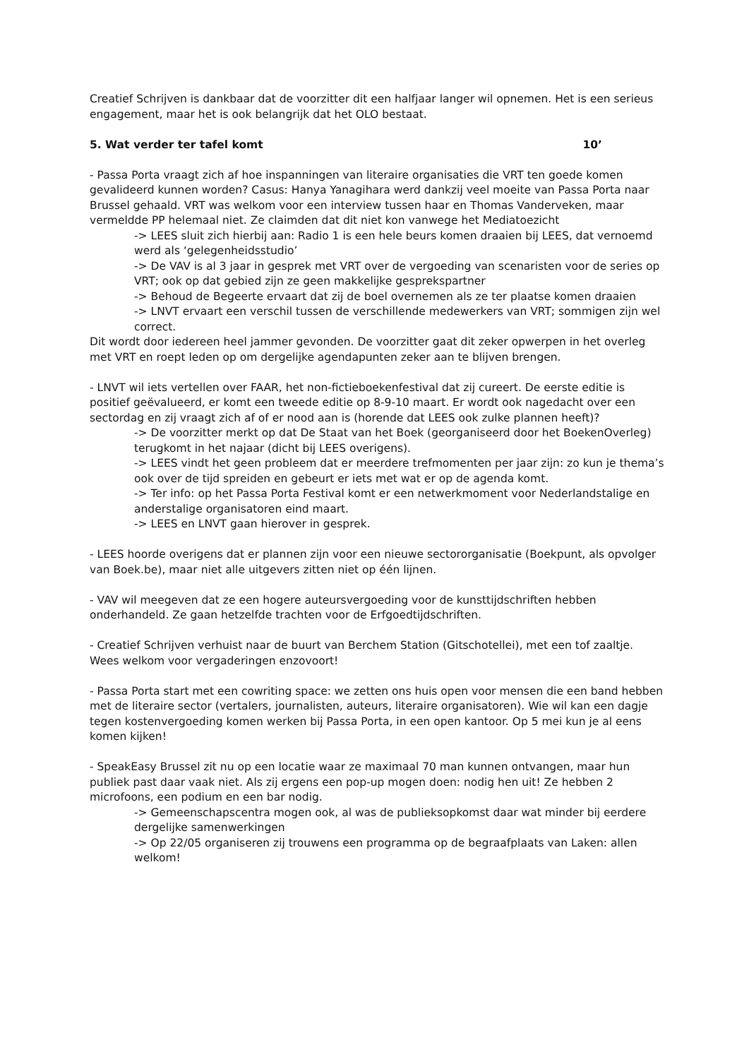Creatief Schrijven is dankbaar dat de voorzitter dit een halfjaar langer wil opnemen. Het is een serieus engagement, maar het is ook belangrijk dat het OLO bestaat.
5. Wat verder ter tafel komt 10’
- Passa Porta vraagt zich af hoe inspanningen van literaire organisaties die VRT ten goede komen gevalideerd kunnen worden? Casus: Hanya Yanagihara werd dankzij veel moeite van Passa Porta naar Brussel gehaald. VRT was welkom voor een interview tussen haar en Thomas Vanderveken, maar vermeldde PP helemaal niet. Ze claimden dat dit niet kon vanwege het Mediatoezicht
-> LEES sluit zich hierbij aan: Radio 1 is een hele beurs komen draaien bij LEES, dat vernoemd werd als ‘gelegenheidsstudio’
-> De VAV is al 3 jaar in gesprek met VRT over de vergoeding van scenaristen voor de series op VRT; ook op dat gebied zijn ze geen makkelijke gesprekspartner
-> Behoud de Begeerte ervaart dat zij de boel overnemen als ze ter plaatse komen draaien
-> LNVT ervaart een verschil tussen de verschillende medewerkers van VRT; sommigen zijn wel correct.
Dit wordt door iedereen heel jammer gevonden. De voorzitter gaat dit zeker opwerpen in het overleg met VRT en roept leden op om dergelijke agendapunten zeker aan te blijven brengen.
- LNVT wil iets vertellen over FAAR, het non-fictieboekenfestival dat zij cureert. De eerste editie is positief geëvalueerd, er komt een tweede editie op 8-9-10 maart. Er wordt ook nagedacht over een sectordag en zij vraagt zich af of er nood aan is (horende dat LEES ook zulke plannen heeft)?
-> De voorzitter merkt op dat De Staat van het Boek (georganiseerd door het BoekenOverleg) terugkomt in het najaar (dicht bij LEES overigens).
-> LEES vindt het geen probleem dat er meerdere trefmomenten per jaar zijn: zo kun je thema’s ook over de tijd spreiden en gebeurt er iets met wat er op de agenda komt.
-> Ter info: op het Passa Porta Festival komt er een netwerkmoment voor Nederlandstalige en anderstalige organisatoren eind maart.
-> LEES en LNVT gaan hierover in gesprek.
- LEES hoorde overigens dat er plannen zijn voor een nieuwe sectororganisatie (Boekpunt, als opvolger van Boek.be), maar niet alle uitgevers zitten niet op één lijnen.
- VAV wil meegeven dat ze een hogere auteursvergoeding voor de kunsttijdschriften hebben onderhandeld. Ze gaan hetzelfde trachten voor de Erfgoedtijdschriften.
- Creatief Schrijven verhuist naar de buurt van Berchem Station (Gitschotellei), met een tof zaaltje. Wees welkom voor vergaderingen enzovoort!
- Passa Porta start met een cowriting space: we zetten ons huis open voor mensen die een band hebben met de literaire sector (vertalers, journalisten, auteurs, literaire organisatoren). Wie wil kan een dagje tegen kostenvergoeding komen werken bij Passa Porta, in een open kantoor. Op 5 mei kun je al eens komen kijken!
- SpeakEasy Brussel zit nu op een locatie waar ze maximaal 70 man kunnen ontvangen, maar hun publiek past daar vaak niet. Als zij ergens een pop-up mogen doen: nodig hen uit! Ze hebben 2 microfoons, een podium en een bar nodig.
-> Gemeenschapscentra mogen ook, al was de publieksopkomst daar wat minder bij eerdere dergelijke samenwerkingen
-> Op 22/05 organiseren zij trouwens een programma op de begraafplaats van Laken: allen welkom!